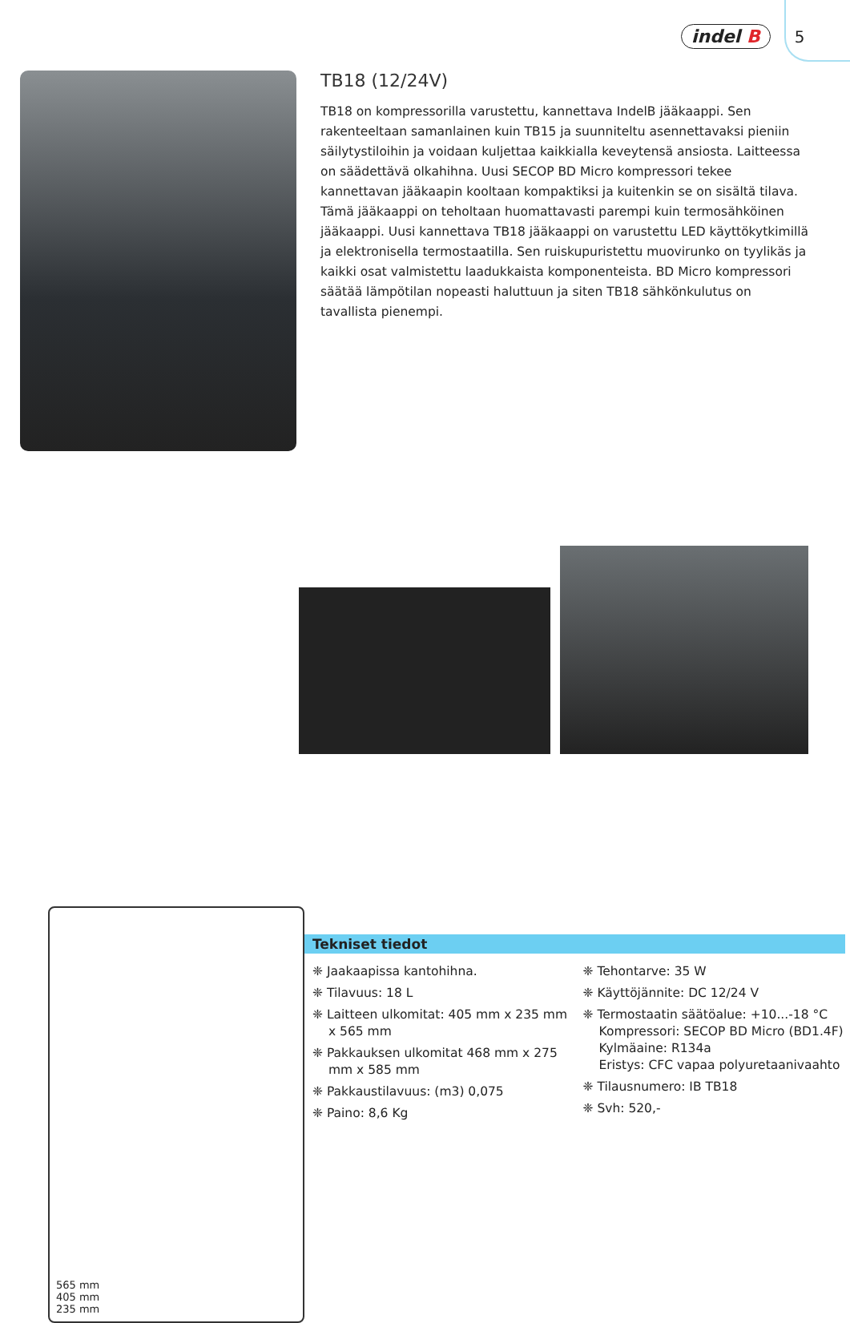indel B 5
TB18 (12/24V)
TB18 on kompressorilla varustettu, kannettava IndelB jääkaappi. Sen rakenteeltaan samanlainen kuin TB15 ja suunniteltu asennettavaksi pieniin säilytystiloihin ja voidaan kuljettaa kaikkialla keveytensä ansiosta. Laitteessa on säädettävä olkahihna. Uusi SECOP BD Micro kompressori tekee kannettavan jääkaapin kooltaan kompaktiksi ja kuitenkin se on sisältä tilava. Tämä jääkaappi on teholtaan huomattavasti parempi kuin termosähköinen jääkaappi. Uusi kannettava TB18 jääkaappi on varustettu LED käyttökytkimillä ja elektronisella termostaatilla. Sen ruiskupuristettu muovirunko on tyylikäs ja kaikki osat valmistettu laadukkaista komponenteista. BD Micro kompressori säätää lämpötilan nopeasti haluttuun ja siten TB18 sähkönkulutus on tavallista pienempi.
565 mm
405 mm
235 mm
Tekniset tiedot
❈ Jaakaapissa kantohihna.
❈ Tilavuus: 18 L
❈ Laitteen ulkomitat: 405 mm x 235 mm x 565 mm
❈ Pakkauksen ulkomitat 468 mm x 275 mm x 585 mm
❈ Pakkaustilavuus: (m3) 0,075
❈ Paino: 8,6 Kg
❈ Tehontarve: 35 W
❈ Käyttöjännite: DC 12/24 V
❈ Termostaatin säätöalue: +10...-18 °C
Kompressori: SECOP BD Micro (BD1.4F)
Kylmäaine: R134a
Eristys: CFC vapaa polyuretaanivaahto
❈ Tilausnumero: IB TB18
❈ Svh: 520,-